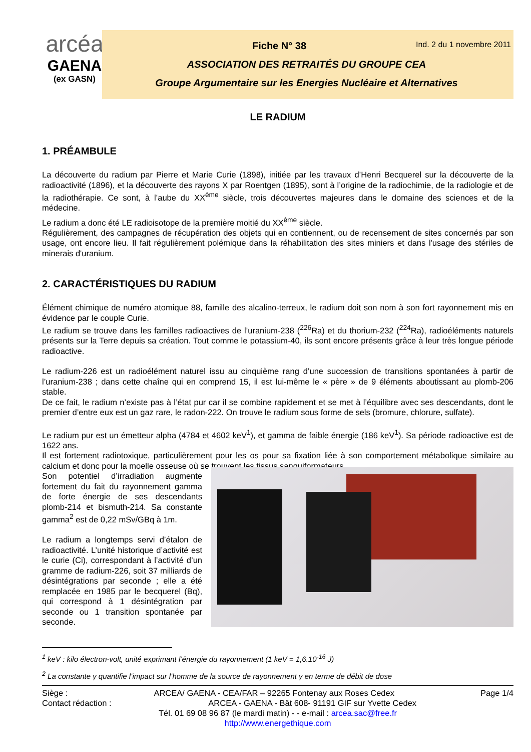arcéa
GAENA
(ex GASN)
Fiche N° 38 Ind. 2 du 1 novembre 2011
ASSOCIATION DES RETRAITÉS DU GROUPE CEA
Groupe Argumentaire sur les Energies Nucléaire et Alternatives
LE RADIUM
1. PRÉAMBULE
La découverte du radium par Pierre et Marie Curie (1898), initiée par les travaux d’Henri Becquerel sur la découverte de la radioactivité (1896), et la découverte des rayons X par Roentgen (1895), sont à l’origine de la radiochimie, de la radiologie et de la radiothérapie. Ce sont, à l’aube du XX<sup>ème</sup> siècle, trois découvertes majeures dans le domaine des sciences et de la médecine.
Le radium a donc été LE radioisotope de la première moitié du XX<sup>ème</sup> siècle.
Régulièrement, des campagnes de récupération des objets qui en contiennent, ou de recensement de sites concernés par son usage, ont encore lieu. Il fait régulièrement polémique dans la réhabilitation des sites miniers et dans l'usage des stériles de minerais d'uranium.
2. CARACTÉRISTIQUES DU RADIUM
Élément chimique de numéro atomique 88, famille des alcalino-terreux, le radium doit son nom à son fort rayonnement mis en évidence par le couple Curie.
Le radium se trouve dans les familles radioactives de l’uranium-238 (<sup>226</sup>Ra) et du thorium-232 (<sup>224</sup>Ra), radioéléments naturels présents sur la Terre depuis sa création. Tout comme le potassium-40, ils sont encore présents grâce à leur très longue période radioactive.
Le radium-226 est un radioélément naturel issu au cinquième rang d’une succession de transitions spontanées à partir de l’uranium-238 ; dans cette chaîne qui en comprend 15, il est lui-même le « père » de 9 éléments aboutissant au plomb-206 stable.
De ce fait, le radium n’existe pas à l’état pur car il se combine rapidement et se met à l’équilibre avec ses descendants, dont le premier d’entre eux est un gaz rare, le radon-222. On trouve le radium sous forme de sels (bromure, chlorure, sulfate).
Le radium pur est un émetteur alpha (4784 et 4602 keV<sup>1</sup>), et gamma de faible énergie (186 keV<sup>1</sup>). Sa période radioactive est de 1622 ans.
Il est fortement radiotoxique, particulièrement pour les os pour sa fixation liée à son comportement métabolique similaire au calcium et donc pour la moelle osseuse où se trouvent les tissus sanguiformateurs.
Son potentiel d’irradiation augmente fortement du fait du rayonnement gamma de forte énergie de ses descendants plomb-214 et bismuth-214. Sa constante gamma<sup>2</sup> est de 0,22 mSv/GBq à 1m.
Le radium a longtemps servi d’étalon de radioactivité. L’unité historique d’activité est le curie (Ci), correspondant à l’activité d’un gramme de radium-226, soit 37 milliards de désintégrations par seconde ; elle a été remplacée en 1985 par le becquerel (Bq), qui correspond à 1 désintégration par seconde ou 1 transition spontanée par seconde.
<sup>1</sup> keV : kilo électron-volt, unité exprimant l’énergie du rayonnement (1 keV = 1,6.10<sup>-16</sup> J)
<sup>2</sup> La constante γ quantifie l’impact sur l’homme de la source de rayonnement γ en terme de débit de dose
Siège : ARCEA/ GAENA - CEA/FAR – 92265 Fontenay aux Roses Cedex Page 1/4
Contact rédaction : ARCEA - GAENA - Bât 608- 91191 GIF sur Yvette Cedex
Tél. 01 69 08 96 87 (le mardi matin) - - e-mail : arcea.sac@free.fr
http://www.energethique.com